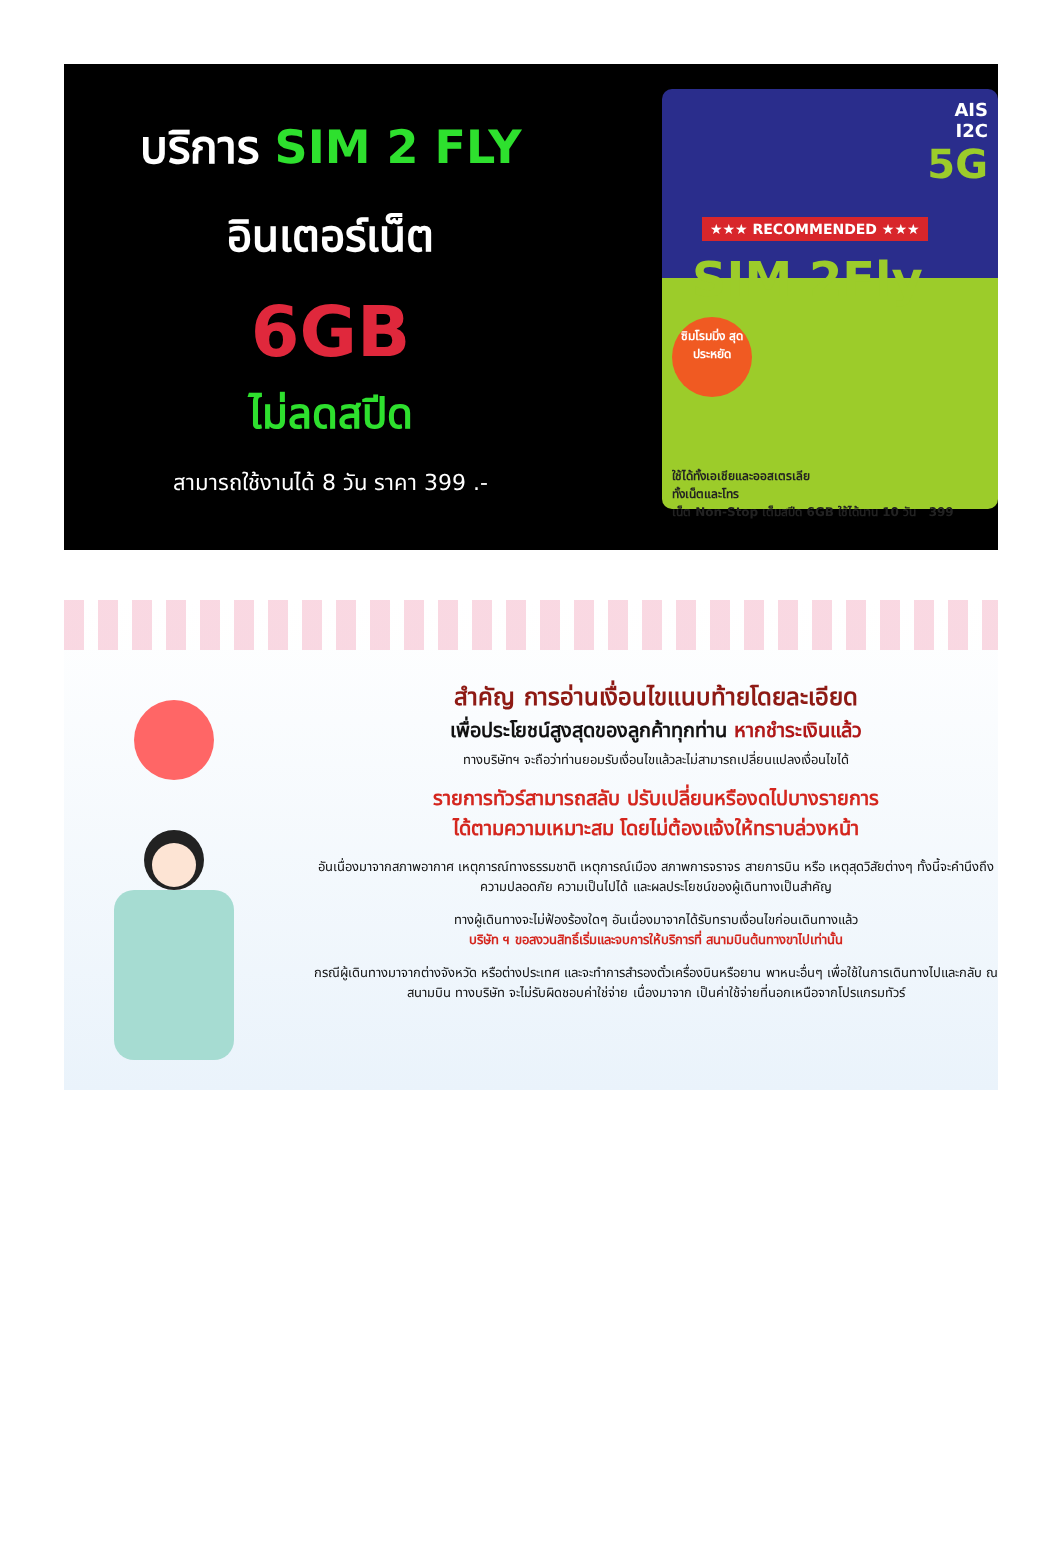บริการ SIM 2 FLY
อินเตอร์เน็ต
6GB
ไม่ลดสปีด
สามารถใช้งานได้ 8 วัน ราคา 399 .-
AIS
I2C
5G
★★★ RECOMMENDED ★★★
SIM 2Fly
ซิมโรมมิ่ง สุดประหยัด
ใช้ได้ทั้งเอเชียและออสเตรเลีย
ทั้งเน็ตและโทร
เน็ต Non-Stop เต็มสปีด 6GB ใช้ได้นาน 10 วัน 399
สำคัญ การอ่านเงื่อนไขแนบท้ายโดยละเอียด
เพื่อประโยชน์สูงสุดของลูกค้าทุกท่าน หากชำระเงินแล้ว
ทางบริษัทฯ จะถือว่าท่านยอมรับเงื่อนไขแล้วละไม่สามารถเปลี่ยนแปลงเงื่อนไขได้
รายการทัวร์สามารถสลับ ปรับเปลี่ยนหรืองดไปบางรายการ
ได้ตามความเหมาะสม โดยไม่ต้องแจ้งให้ทราบล่วงหน้า
อันเนื่องมาจากสภาพอากาศ เหตุการณ์ทางธรรมชาติ เหตุการณ์เมือง สภาพการจราจร สายการบิน หรือ เหตุสุดวิสัยต่างๆ ทั้งนี้จะคำนึงถึงความปลอดภัย ความเป็นไปได้ และผลประโยชน์ของผู้เดินทางเป็นสำคัญ
ทางผู้เดินทางจะไม่ฟ้องร้องใดๆ อันเนื่องมาจากได้รับทราบเงื่อนไขก่อนเดินทางแล้ว
บริษัท ฯ ขอสงวนสิทธิ์เริ่มและจบการให้บริการที่ สนามบินต้นทางขาไปเท่านั้น
กรณีผู้เดินทางมาจากต่างจังหวัด หรือต่างประเทศ และจะทำการสำรองตั๋วเครื่องบินหรือยาน พาหนะอื่นๆ เพื่อใช้ในการเดินทางไปและกลับ ณ สนามบิน ทางบริษัท จะไม่รับผิดชอบค่าใช่จ่าย เนื่องมาจาก เป็นค่าใช้จ่ายที่นอกเหนือจากโปรแกรมทัวร์